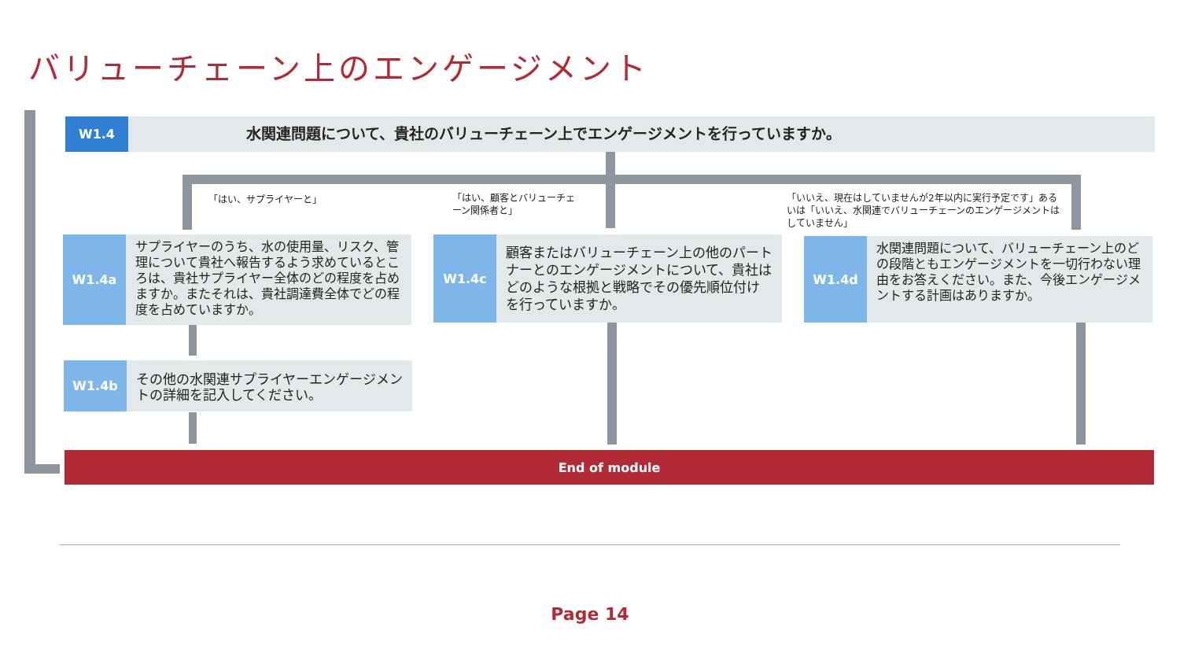バリューチェーン上のエンゲージメント
W1.4
水関連問題について、貴社のバリューチェーン上でエンゲージメントを行っていますか。
「はい、サプライヤーと」
「はい、顧客とバリューチェーン関係者と」
「いいえ、現在はしていませんが2年以内に実行予定です」あるいは「いいえ、水関連でバリューチェーンのエンゲージメントはしていません」
W1.4a
サプライヤーのうち、水の使用量、リスク、管理について貴社へ報告するよう求めているところは、貴社サプライヤー全体のどの程度を占めますか。またそれは、貴社調達費全体でどの程度を占めていますか。
W1.4c
顧客またはバリューチェーン上の他のパートナーとのエンゲージメントについて、貴社はどのような根拠と戦略でその優先順位付けを行っていますか。
W1.4d
水関連問題について、バリューチェーン上のどの段階ともエンゲージメントを一切行わない理由をお答えください。また、今後エンゲージメントする計画はありますか。
W1.4b
その他の水関連サプライヤーエンゲージメントの詳細を記入してください。
End of module
Page 14